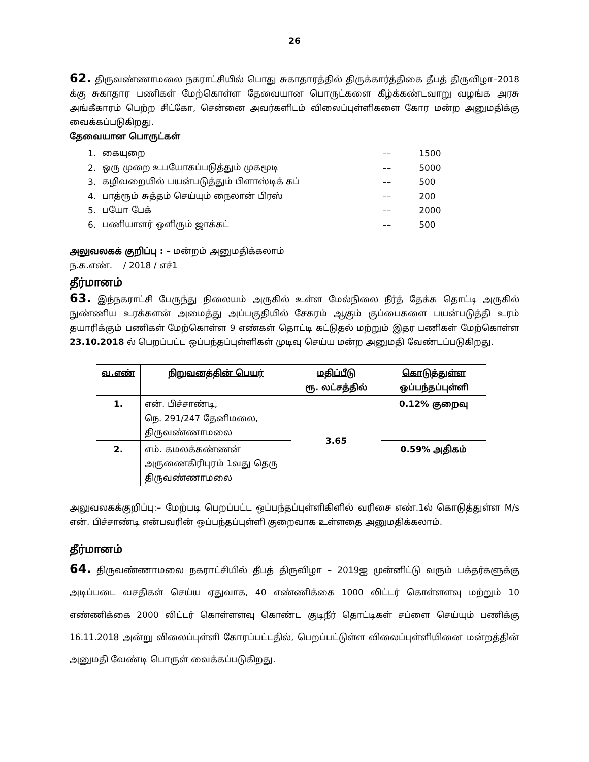26
62. திருவண்ணாமலை நகராட்சியில் பொது சுகாதாரத்தில் திருக்கார்த்திகை தீபத் திருவிழா–2018 க்கு சுகாதார பணிகள் மேற்கொள்ள தேவையான பொருட்களை கீழ்க்கண்டவாறு வழங்க அரசு அங்கீகாரம் பெற்ற சிட்கோ, சென்னை அவர்களிடம் விலைப்புள்ளிகளை கோர மன்ற அனுமதிக்கு வைக்கப்படுகிறது.
தேவையான பொருட்கள்
| 1. | கையுறை | –– | 1500 |
| 2. | ஒரு முறை உபயோகப்படுத்தும் முகமூடி | –– | 5000 |
| 3. | கழிவறையில் பயன்படுத்தும் பிளாஸ்டிக் கப் | –– | 500 |
| 4. | பாத்ரூம் சுத்தம் செய்யும் நைலான் பிரஸ் | –– | 200 |
| 5. | பயோ பேக் | –– | 2000 |
| 6. | பணியாளர் ஒளிரும் ஜாக்கட் | –– | 500 |
அலுவலகக் குறிப்பு : – மன்றம் அனுமதிக்கலாம்
ந.க.எண். / 2018 / எச்1
தீர்மானம்
63. இந்நகராட்சி பேருந்து நிலையம் அருகில் உள்ள மேல்நிலை நீர்த் தேக்க தொட்டி அருகில் நுண்ணிய உரக்களன் அமைத்து அப்பகுதியில் சேகரம் ஆகும் குப்பைகளை பயன்படுத்தி உரம் தயாரிக்கும் பணிகள் மேற்கொள்ள 9 எண்கள் தொட்டி கட்டுதல் மற்றும் இதர பணிகள் மேற்கொள்ள 23.10.2018 ல் பெறப்பட்ட ஒப்பந்தப்புள்ளிகள் முடிவு செய்ய மன்ற அனுமதி வேண்டப்படுகிறது.
| வ.எண் | நிறுவனத்தின் பெயர் | மதிப்பீடு ரூ. லட்சத்தில் | கொடுத்துள்ள ஒப்பந்தப்புள்ளி |
| --- | --- | --- | --- |
| 1. | என். பிச்சாண்டி, நெ. 291/247 தேனிமலை, திருவண்ணாமலை | 3.65 | 0.12% குறைவு |
| 2. | எம். கமலக்கண்ணன் அருணைகிரிபுரம் 1வது தெரு திருவண்ணாமலை | | 0.59% அதிகம் |
அலுவலகக்குறிப்பு:– மேற்படி பெறப்பட்ட ஒப்பந்தப்புள்ளிகிளில் வரிசை எண்.1ல் கொடுத்துள்ள M/s என். பிச்சாண்டி என்பவரின் ஒப்பந்தப்புள்ளி குறைவாக உள்ளதை அனுமதிக்கலாம்.
தீர்மானம்
64. திருவண்ணாமலை நகராட்சியில் தீபத் திருவிழா – 2019ஐ முன்னிட்டு வரும் பக்தர்களுக்கு அடிப்படை வசதிகள் செய்ய ஏதுவாக, 40 எண்ணிக்கை 1000 லிட்டர் கொள்ளளவு மற்றும் 10 எண்ணிக்கை 2000 லிட்டர் கொள்ளளவு கொண்ட குடிநீர் தொட்டிகள் சப்ளை செய்யும் பணிக்கு 16.11.2018 அன்று விலைப்புள்ளி கோரப்பட்டதில், பெறப்பட்டுள்ள விலைப்புள்ளியினை மன்றத்தின் அனுமதி வேண்டி பொருள் வைக்கப்படுகிறது.